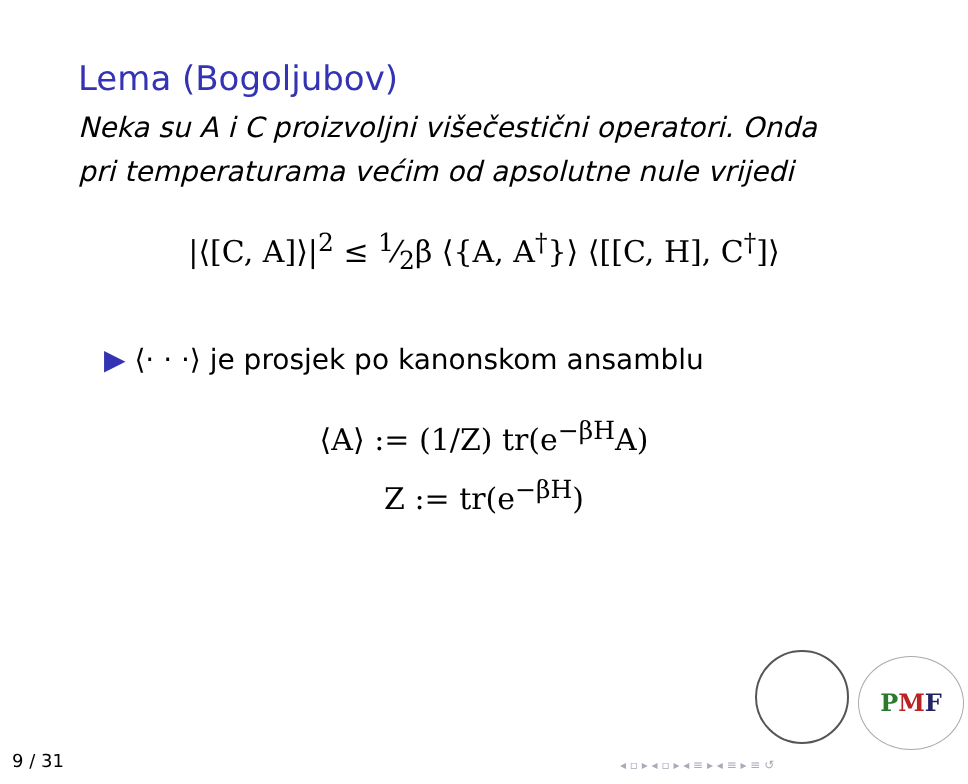Lema (Bogoljubov)
Neka su A i C proizvoljni višečestični operatori. Onda
pri temperaturama većim od apsolutne nule vrijedi
|⟨[C, A]⟩|<sup>2</sup> ≤ 1⁄2β ⟨{A, A<sup>†</sup>}⟩ ⟨[[C, H], C<sup>†</sup>]⟩
▶ ⟨· · ·⟩ je prosjek po kanonskom ansamblu
⟨A⟩ := (1/Z) tr(e<sup>−βH</sup>A)
Z := tr(e<sup>−βH</sup>)
PMF
9 / 31 ◂ ▫ ▸ ◂ ▫ ▸ ◂ ≡ ▸ ◂ ≡ ▸ ≡ ↺